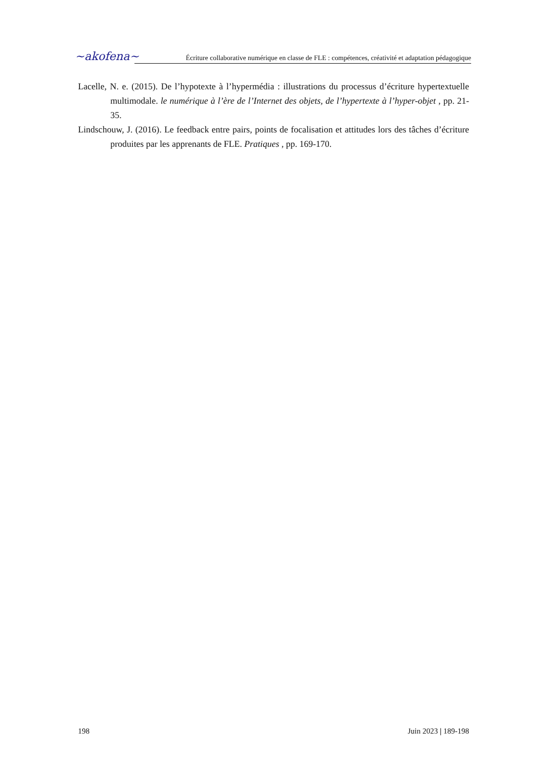~akofena~
Écriture collaborative numérique en classe de FLE : compétences, créativité et adaptation pédagogique
Lacelle, N. e. (2015). De l’hypotexte à l’hypermédia : illustrations du processus d’écriture hypertextuelle multimodale. le numérique à l’ère de l’Internet des objets, de l’hypertexte à l’hyper-objet , pp. 21-35.
Lindschouw, J. (2016). Le feedback entre pairs, points de focalisation et attitudes lors des tâches d’écriture produites par les apprenants de FLE. Pratiques , pp. 169-170.
198 Juin 2023 | 189-198